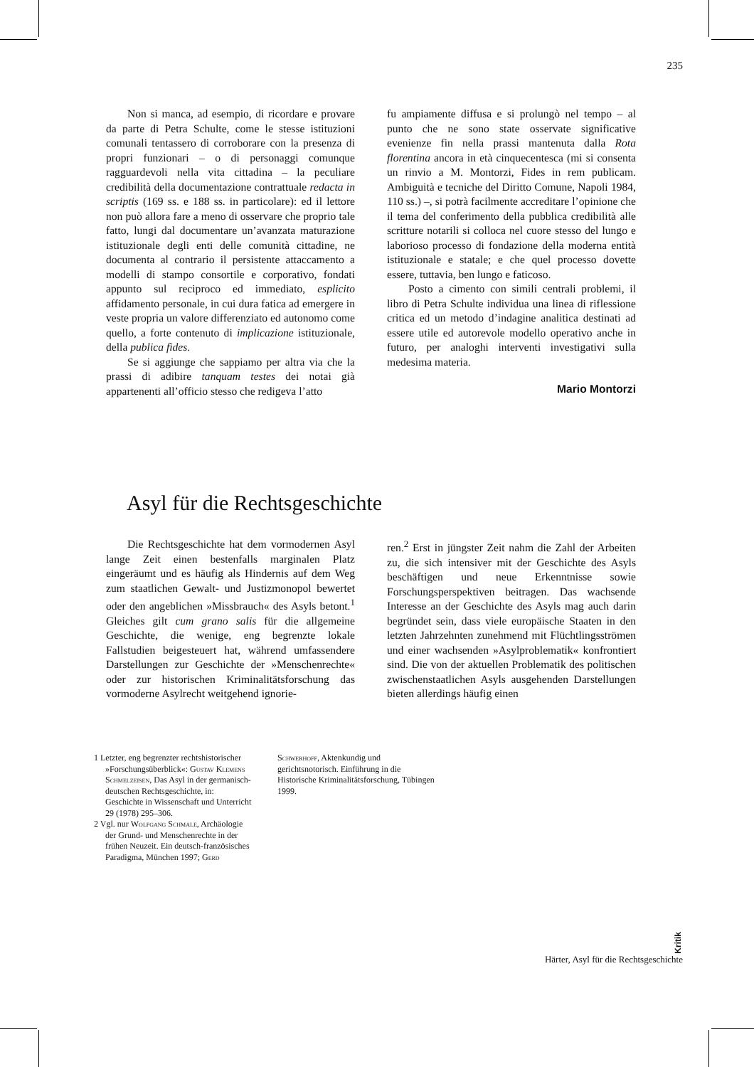235
Non si manca, ad esempio, di ricordare e provare da parte di Petra Schulte, come le stesse istituzioni comunali tentassero di corroborare con la presenza di propri funzionari – o di personaggi comunque ragguardevoli nella vita cittadina – la peculiare credibilità della documentazione contrattuale redacta in scriptis (169 ss. e 188 ss. in particolare): ed il lettore non può allora fare a meno di osservare che proprio tale fatto, lungi dal documentare un’avanzata maturazione istituzionale degli enti delle comunità cittadine, ne documenta al contrario il persistente attaccamento a modelli di stampo consortile e corporativo, fondati appunto sul reciproco ed immediato, esplicito affidamento personale, in cui dura fatica ad emergere in veste propria un valore differenziato ed autonomo come quello, a forte contenuto di implicazione istituzionale, della publica fides.
Se si aggiunge che sappiamo per altra via che la prassi di adibire tanquam testes dei notai già appartenenti all’officio stesso che redigeva l’atto
fu ampiamente diffusa e si prolungò nel tempo – al punto che ne sono state osservate significative evenienze fin nella prassi mantenuta dalla Rota florentina ancora in età cinquecentesca (mi si consenta un rinvio a M. Montorzi, Fides in rem publicam. Ambiguità e tecniche del Diritto Comune, Napoli 1984, 110 ss.) –, si potrà facilmente accreditare l’opinione che il tema del conferimento della pubblica credibilità alle scritture notarili si colloca nel cuore stesso del lungo e laborioso processo di fondazione della moderna entità istituzionale e statale; e che quel processo dovette essere, tuttavia, ben lungo e faticoso.
Posto a cimento con simili centrali problemi, il libro di Petra Schulte individua una linea di riflessione critica ed un metodo d’indagine analitica destinati ad essere utile ed autorevole modello operativo anche in futuro, per analoghi interventi investigativi sulla medesima materia.
Mario Montorzi
Asyl für die Rechtsgeschichte
Die Rechtsgeschichte hat dem vormodernen Asyl lange Zeit einen bestenfalls marginalen Platz eingeräumt und es häufig als Hindernis auf dem Weg zum staatlichen Gewalt- und Justizmonopol bewertet oder den angeblichen »Missbrauch« des Asyls betont.<sup>1</sup> Gleiches gilt cum grano salis für die allgemeine Geschichte, die wenige, eng begrenzte lokale Fallstudien beigesteuert hat, während umfassendere Darstellungen zur Geschichte der »Menschenrechte« oder zur historischen Kriminalitätsforschung das vormoderne Asylrecht weitgehend ignorie-
ren.<sup>2</sup> Erst in jüngster Zeit nahm die Zahl der Arbeiten zu, die sich intensiver mit der Geschichte des Asyls beschäftigen und neue Erkenntnisse sowie Forschungsperspektiven beitragen. Das wachsende Interesse an der Geschichte des Asyls mag auch darin begründet sein, dass viele europäische Staaten in den letzten Jahrzehnten zunehmend mit Flüchtlingsströmen und einer wachsenden »Asylproblematik« konfrontiert sind. Die von der aktuellen Problematik des politischen zwischenstaatlichen Asyls ausgehenden Darstellungen bieten allerdings häufig einen
1 Letzter, eng begrenzter rechtshistorischer »Forschungsüberblick«: Gustav Klemens Schmelzeisen, Das Asyl in der germanisch-deutschen Rechtsgeschichte, in: Geschichte in Wissenschaft und Unterricht 29 (1978) 295–306.
2 Vgl. nur Wolfgang Schmale, Archäologie der Grund- und Menschenrechte in der frühen Neuzeit. Ein deutsch-französisches Paradigma, München 1997; Gerd
Schwerhoff, Aktenkundig und gerichtsnotorisch. Einführung in die Historische Kriminalitätsforschung, Tübingen 1999.
Kritik
Härter, Asyl für die Rechtsgeschichte